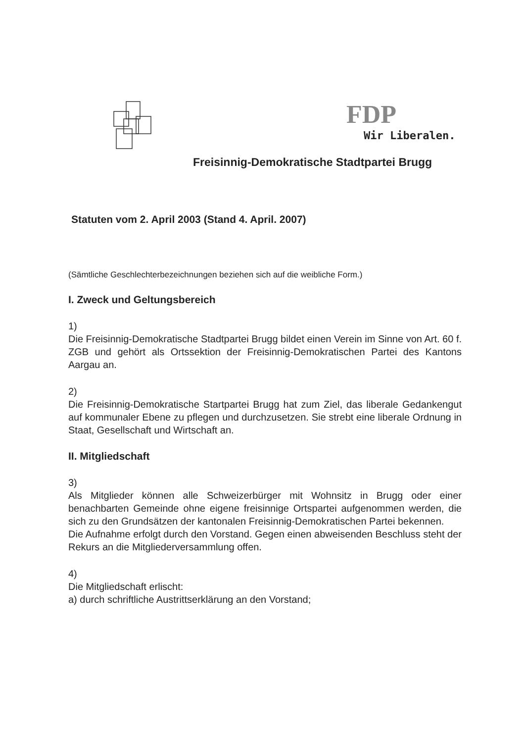FDP
Wir Liberalen.
Freisinnig-Demokratische Stadtpartei Brugg
Statuten vom 2. April 2003 (Stand 4. April. 2007)
(Sämtliche Geschlechterbezeichnungen beziehen sich auf die weibliche Form.)
I. Zweck und Geltungsbereich
1)
Die Freisinnig-Demokratische Stadtpartei Brugg bildet einen Verein im Sinne von Art. 60 f. ZGB und gehört als Ortssektion der Freisinnig-Demokratischen Partei des Kantons Aargau an.
2)
Die Freisinnig-Demokratische Startpartei Brugg hat zum Ziel, das liberale Gedankengut auf kommunaler Ebene zu pflegen und durchzusetzen. Sie strebt eine liberale Ordnung in Staat, Gesellschaft und Wirtschaft an.
II. Mitgliedschaft
3)
Als Mitglieder können alle Schweizerbürger mit Wohnsitz in Brugg oder einer benachbarten Gemeinde ohne eigene freisinnige Ortspartei aufgenommen werden, die sich zu den Grundsätzen der kantonalen Freisinnig-Demokratischen Partei bekennen.
Die Aufnahme erfolgt durch den Vorstand. Gegen einen abweisenden Beschluss steht der Rekurs an die Mitgliederversammlung offen.
4)
Die Mitgliedschaft erlischt:
a) durch schriftliche Austrittserklärung an den Vorstand;